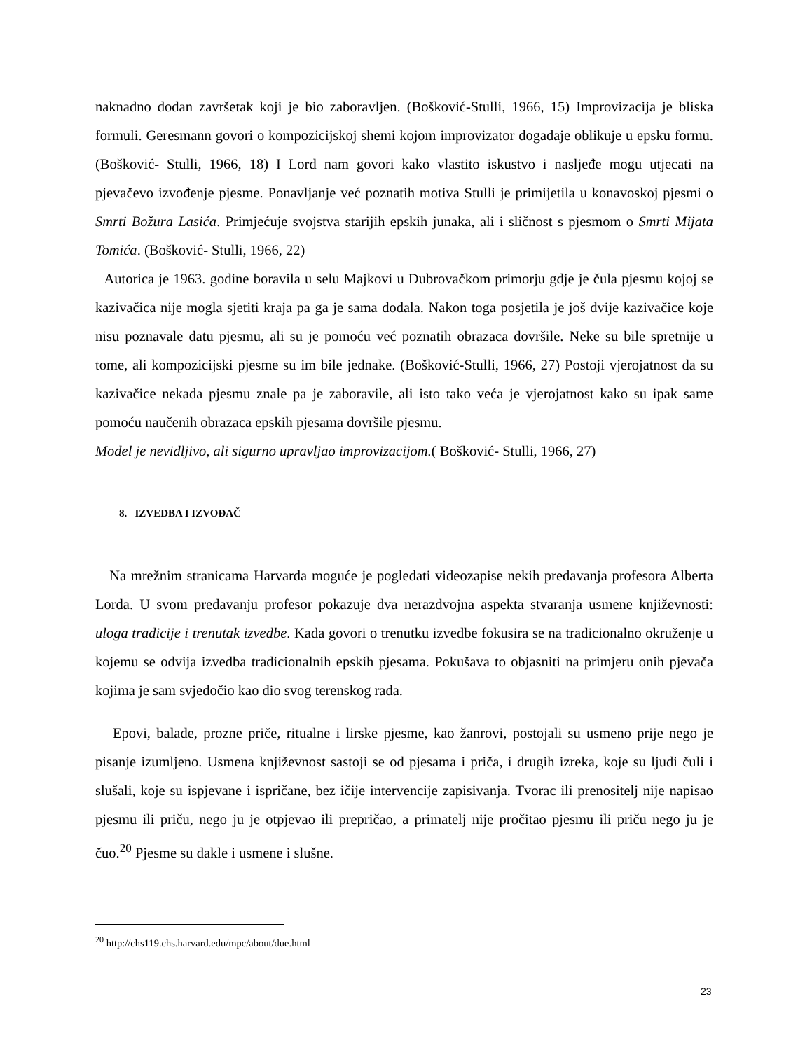naknadno dodan završetak koji je bio zaboravljen. (Bošković-Stulli, 1966, 15) Improvizacija je bliska formuli. Geresmann govori o kompozicijskoj shemi kojom improvizator događaje oblikuje u epsku formu. (Bošković- Stulli, 1966, 18) I Lord nam govori kako vlastito iskustvo i nasljeđe mogu utjecati na pjevačevo izvođenje pjesme. Ponavljanje već poznatih motiva Stulli je primijetila u konavoskoj pjesmi o Smrti Božura Lasića. Primjećuje svojstva starijih epskih junaka, ali i sličnost s pjesmom o Smrti Mijata Tomića. (Bošković- Stulli, 1966, 22)
Autorica je 1963. godine boravila u selu Majkovi u Dubrovačkom primorju gdje je čula pjesmu kojoj se kazivačica nije mogla sjetiti kraja pa ga je sama dodala. Nakon toga posjetila je još dvije kazivačice koje nisu poznavale datu pjesmu, ali su je pomoću već poznatih obrazaca dovršile. Neke su bile spretnije u tome, ali kompozicijski pjesme su im bile jednake. (Bošković-Stulli, 1966, 27) Postoji vjerojatnost da su kazivačice nekada pjesmu znale pa je zaboravile, ali isto tako veća je vjerojatnost kako su ipak same pomoću naučenih obrazaca epskih pjesama dovršile pjesmu.
Model je nevidljivo, ali sigurno upravljao improvizacijom.( Bošković- Stulli, 1966, 27)
8. IZVEDBA I IZVOĐAČ
Na mrežnim stranicama Harvarda moguće je pogledati videozapise nekih predavanja profesora Alberta Lorda. U svom predavanju profesor pokazuje dva nerazdvojna aspekta stvaranja usmene književnosti: uloga tradicije i trenutak izvedbe. Kada govori o trenutku izvedbe fokusira se na tradicionalno okruženje u kojemu se odvija izvedba tradicionalnih epskih pjesama. Pokušava to objasniti na primjeru onih pjevača kojima je sam svjedočio kao dio svog terenskog rada.
Epovi, balade, prozne priče, ritualne i lirske pjesme, kao žanrovi, postojali su usmeno prije nego je pisanje izumljeno. Usmena književnost sastoji se od pjesama i priča, i drugih izreka, koje su ljudi čuli i slušali, koje su ispjevane i ispričane, bez ičije intervencije zapisivanja. Tvorac ili prenositelj nije napisao pjesmu ili priču, nego ju je otpjevao ili prepričao, a primatelj nije pročitao pjesmu ili priču nego ju je čuo.<sup>20</sup> Pjesme su dakle i usmene i slušne.
<sup>20</sup> http://chs119.chs.harvard.edu/mpc/about/due.html
23